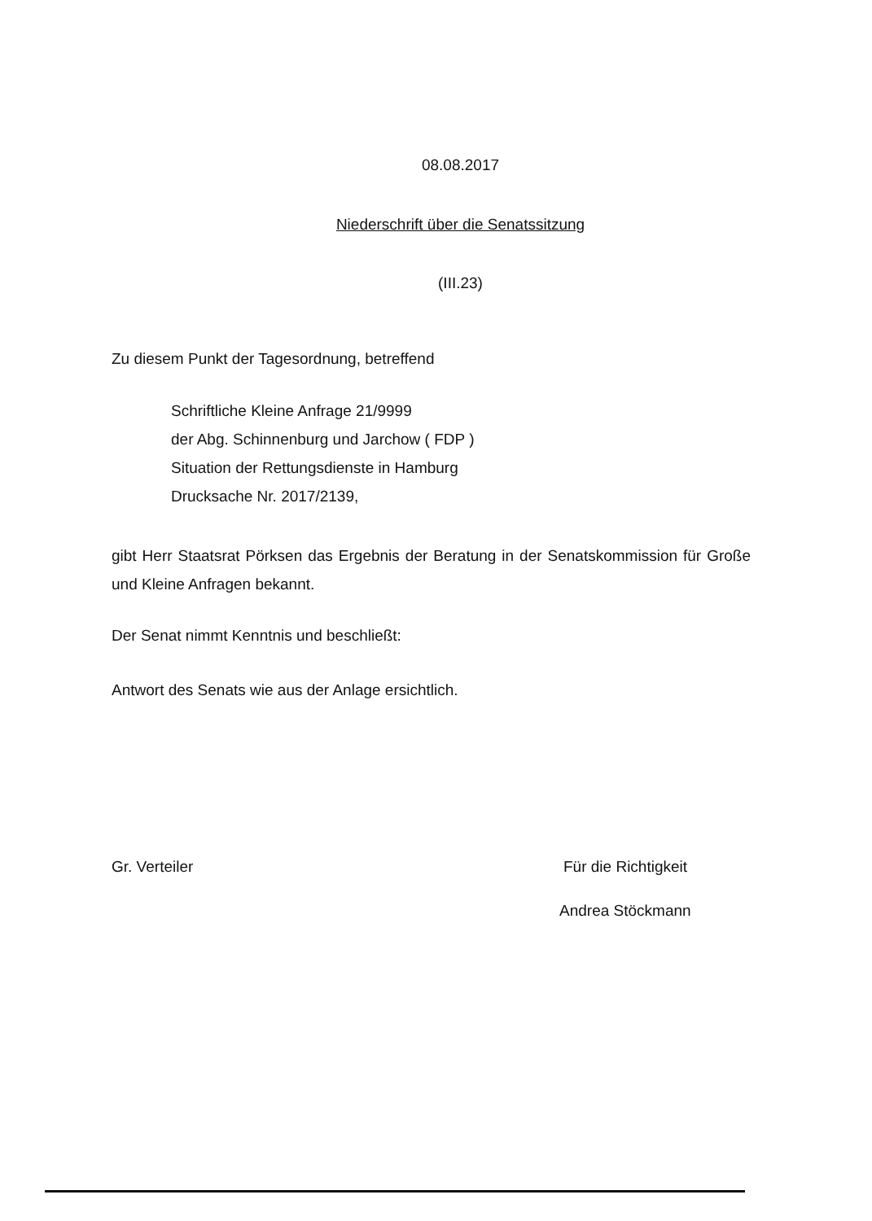08.08.2017
Niederschrift über die Senatssitzung
(III.23)
Zu diesem Punkt der Tagesordnung, betreffend
Schriftliche Kleine Anfrage 21/9999
der Abg. Schinnenburg und Jarchow ( FDP )
Situation der Rettungsdienste in Hamburg
Drucksache Nr. 2017/2139,
gibt Herr Staatsrat Pörksen das Ergebnis der Beratung in der Senatskommission für Große und Kleine Anfragen bekannt.
Der Senat nimmt Kenntnis und beschließt:
Antwort des Senats wie aus der Anlage ersichtlich.
Gr. Verteiler Für die Richtigkeit
Andrea Stöckmann